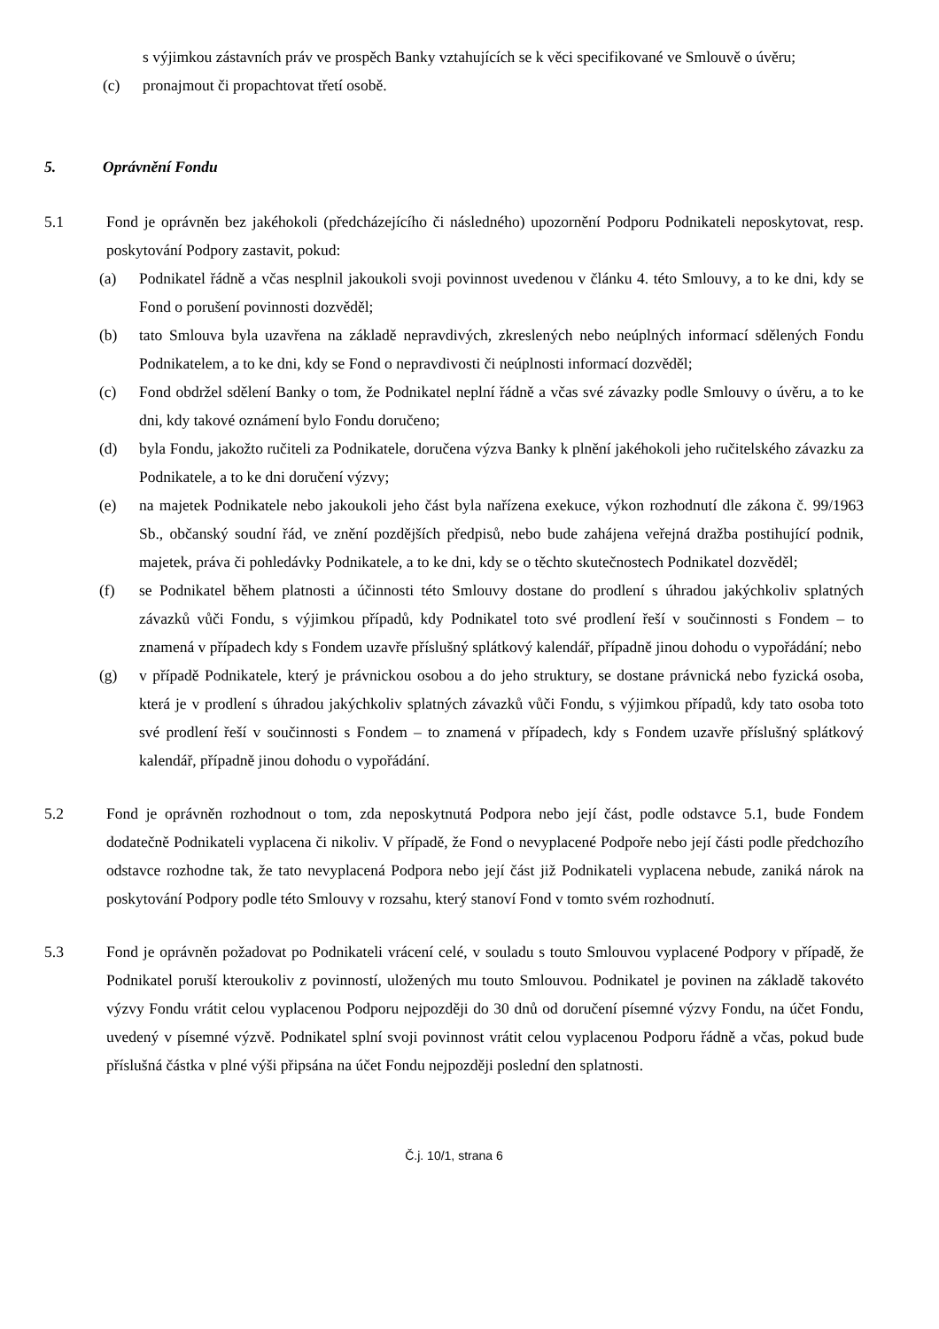s výjimkou zástavních práv ve prospěch Banky vztahujících se k věci specifikované ve Smlouvě o úvěru;
(c) pronajmout či propachtovat třetí osobě.
5. Oprávnění Fondu
5.1 Fond je oprávněn bez jakéhokoli (předcházejícího či následného) upozornění Podporu Podnikateli neposkytovat, resp. poskytování Podpory zastavit, pokud:
(a) Podnikatel řádně a včas nesplnil jakoukoli svoji povinnost uvedenou v článku 4. této Smlouvy, a to ke dni, kdy se Fond o porušení povinnosti dozvěděl;
(b) tato Smlouva byla uzavřena na základě nepravdivých, zkreslených nebo neúplných informací sdělených Fondu Podnikatelem, a to ke dni, kdy se Fond o nepravdivosti či neúplnosti informací dozvěděl;
(c) Fond obdržel sdělení Banky o tom, že Podnikatel neplní řádně a včas své závazky podle Smlouvy o úvěru, a to ke dni, kdy takové oznámení bylo Fondu doručeno;
(d) byla Fondu, jakožto ručiteli za Podnikatele, doručena výzva Banky k plnění jakéhokoli jeho ručitelského závazku za Podnikatele, a to ke dni doručení výzvy;
(e) na majetek Podnikatele nebo jakoukoli jeho část byla nařízena exekuce, výkon rozhodnutí dle zákona č. 99/1963 Sb., občanský soudní řád, ve znění pozdějších předpisů, nebo bude zahájena veřejná dražba postihující podnik, majetek, práva či pohledávky Podnikatele, a to ke dni, kdy se o těchto skutečnostech Podnikatel dozvěděl;
(f) se Podnikatel během platnosti a účinnosti této Smlouvy dostane do prodlení s úhradou jakýchkoliv splatných závazků vůči Fondu, s výjimkou případů, kdy Podnikatel toto své prodlení řeší v součinnosti s Fondem – to znamená v případech kdy s Fondem uzavře příslušný splátkový kalendář, případně jinou dohodu o vypořádání; nebo
(g) v případě Podnikatele, který je právnickou osobou a do jeho struktury, se dostane právnická nebo fyzická osoba, která je v prodlení s úhradou jakýchkoliv splatných závazků vůči Fondu, s výjimkou případů, kdy tato osoba toto své prodlení řeší v součinnosti s Fondem – to znamená v případech, kdy s Fondem uzavře příslušný splátkový kalendář, případně jinou dohodu o vypořádání.
5.2 Fond je oprávněn rozhodnout o tom, zda neposkytnutá Podpora nebo její část, podle odstavce 5.1, bude Fondem dodatečně Podnikateli vyplacena či nikoliv. V případě, že Fond o nevyplacené Podpoře nebo její části podle předchozího odstavce rozhodne tak, že tato nevyplacená Podpora nebo její část již Podnikateli vyplacena nebude, zaniká nárok na poskytování Podpory podle této Smlouvy v rozsahu, který stanoví Fond v tomto svém rozhodnutí.
5.3 Fond je oprávněn požadovat po Podnikateli vrácení celé, v souladu s touto Smlouvou vyplacené Podpory v případě, že Podnikatel poruší kteroukoliv z povinností, uložených mu touto Smlouvou. Podnikatel je povinen na základě takovéto výzvy Fondu vrátit celou vyplacenou Podporu nejpozději do 30 dnů od doručení písemné výzvy Fondu, na účet Fondu, uvedený v písemné výzvě. Podnikatel splní svoji povinnost vrátit celou vyplacenou Podporu řádně a včas, pokud bude příslušná částka v plné výši připsána na účet Fondu nejpozději poslední den splatnosti.
Č.j. 10/1, strana 6